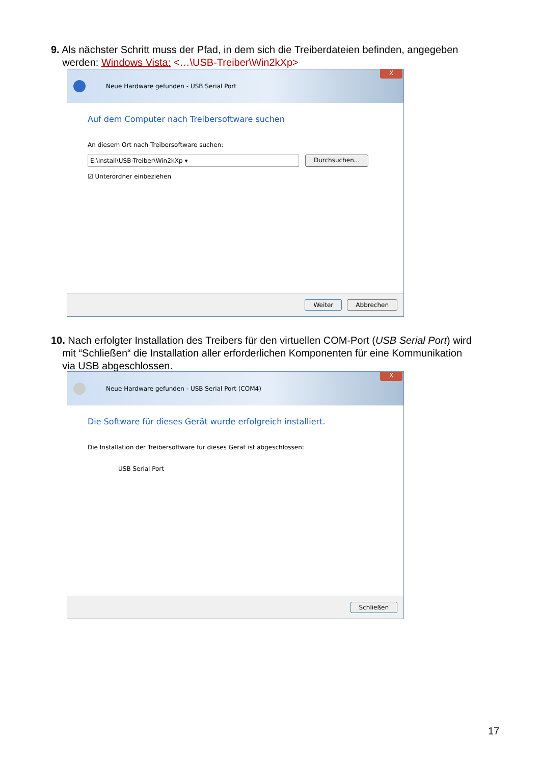9. Als nächster Schritt muss der Pfad, in dem sich die Treiberdateien befinden, angegeben
werden: Windows Vista: <…\USB-Treiber\Win2kXp>
Neue Hardware gefunden - USB Serial Port
X
Auf dem Computer nach Treibersoftware suchen
An diesem Ort nach Treibersoftware suchen:
E:\Install\USB-Treiber\Win2kXp ▾ Durchsuchen...
☑ Unterordner einbeziehen
Weiter Abbrechen
10. Nach erfolgter Installation des Treibers für den virtuellen COM-Port (USB Serial Port) wird
mit “Schließen“ die Installation aller erforderlichen Komponenten für eine Kommunikation
via USB abgeschlossen.
Neue Hardware gefunden - USB Serial Port (COM4)
X
Die Software für dieses Gerät wurde erfolgreich installiert.
Die Installation der Treibersoftware für dieses Gerät ist abgeschlossen:
USB Serial Port
Schließen
17